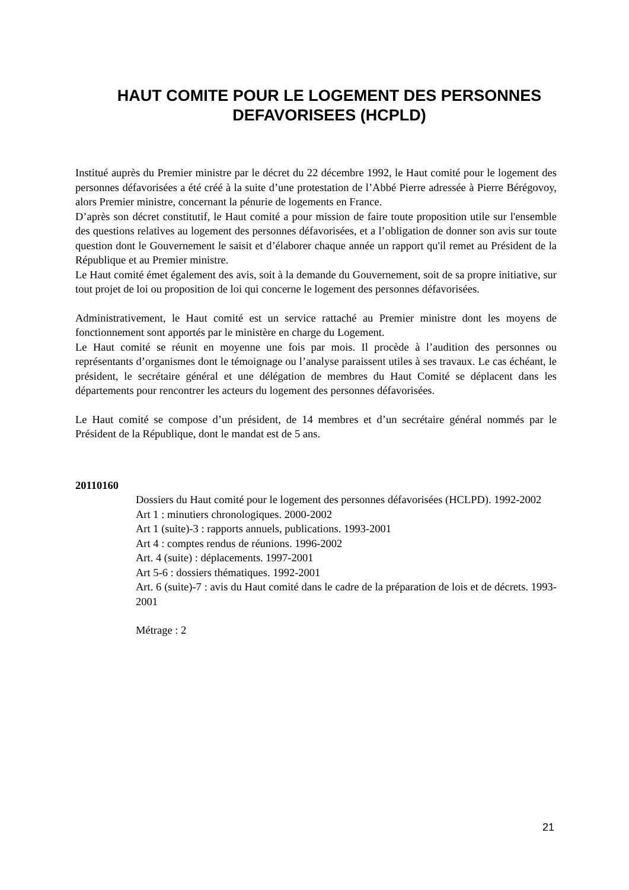HAUT COMITE POUR LE LOGEMENT DES PERSONNES DEFAVORISEES (HCPLD)
Institué auprès du Premier ministre par le décret du 22 décembre 1992, le Haut comité pour le logement des personnes défavorisées a été créé à la suite d’une protestation de l’Abbé Pierre adressée à Pierre Bérégovoy, alors Premier ministre, concernant la pénurie de logements en France.
D’après son décret constitutif, le Haut comité a pour mission de faire toute proposition utile sur l'ensemble des questions relatives au logement des personnes défavorisées, et a l’obligation de donner son avis sur toute question dont le Gouvernement le saisit et d’élaborer chaque année un rapport qu'il remet au Président de la République et au Premier ministre.
Le Haut comité émet également des avis, soit à la demande du Gouvernement, soit de sa propre initiative, sur tout projet de loi ou proposition de loi qui concerne le logement des personnes défavorisées.
Administrativement, le Haut comité est un service rattaché au Premier ministre dont les moyens de fonctionnement sont apportés par le ministère en charge du Logement.
Le Haut comité se réunit en moyenne une fois par mois. Il procède à l’audition des personnes ou représentants d’organismes dont le témoignage ou l’analyse paraissent utiles à ses travaux. Le cas échéant, le président, le secrétaire général et une délégation de membres du Haut Comité se déplacent dans les départements pour rencontrer les acteurs du logement des personnes défavorisées.
Le Haut comité se compose d’un président, de 14 membres et d’un secrétaire général nommés par le Président de la République, dont le mandat est de 5 ans.
20110160
Dossiers du Haut comité pour le logement des personnes défavorisées (HCLPD). 1992-2002
Art 1 : minutiers chronologiques. 2000-2002
Art 1 (suite)-3 : rapports annuels, publications. 1993-2001
Art 4 : comptes rendus de réunions. 1996-2002
Art. 4 (suite) : déplacements. 1997-2001
Art 5-6 : dossiers thématiques. 1992-2001
Art. 6 (suite)-7 : avis du Haut comité dans le cadre de la préparation de lois et de décrets. 1993-2001
Métrage : 2
21